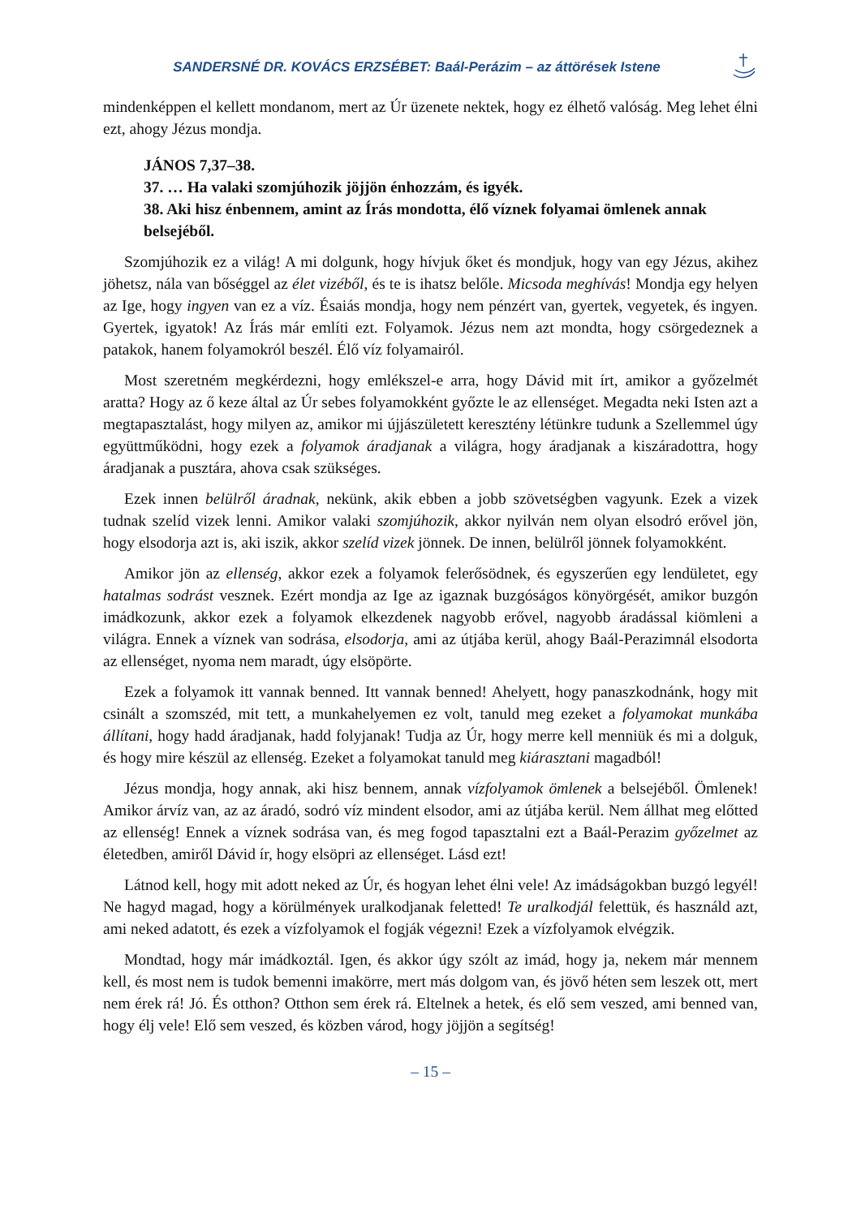SANDERSNÉ DR. KOVÁCS ERZSÉBET: Baál-Perázim – az áttörések Istene
mindenképpen el kellett mondanom, mert az Úr üzenete nektek, hogy ez élhető valóság. Meg lehet élni ezt, ahogy Jézus mondja.
JÁNOS 7,37–38.
37. … Ha valaki szomjúhozik jöjjön énhozzám, és igyék.
38. Aki hisz énbennem, amint az Írás mondotta, élő víznek folyamai ömlenek annak belsejéből.
Szomjúhozik ez a világ! A mi dolgunk, hogy hívjuk őket és mondjuk, hogy van egy Jézus, akihez jöhetsz, nála van bőséggel az élet vizéből, és te is ihatsz belőle. Micsoda meghívás! Mondja egy helyen az Ige, hogy ingyen van ez a víz. Ésaiás mondja, hogy nem pénzért van, gyertek, vegyetek, és ingyen. Gyertek, igyatok! Az Írás már említi ezt. Folyamok. Jézus nem azt mondta, hogy csörgedeznek a patakok, hanem folyamokról beszél. Élő víz folyamairól.
Most szeretném megkérdezni, hogy emlékszel-e arra, hogy Dávid mit írt, amikor a győzelmét aratta? Hogy az ő keze által az Úr sebes folyamokként győzte le az ellenséget. Megadta neki Isten azt a megtapasztalást, hogy milyen az, amikor mi újjászületett keresztény létünkre tudunk a Szellemmel úgy együttműködni, hogy ezek a folyamok áradjanak a világra, hogy áradjanak a kiszáradottra, hogy áradjanak a pusztára, ahova csak szükséges.
Ezek innen belülről áradnak, nekünk, akik ebben a jobb szövetségben vagyunk. Ezek a vizek tudnak szelíd vizek lenni. Amikor valaki szomjúhozik, akkor nyilván nem olyan elsodró erővel jön, hogy elsodorja azt is, aki iszik, akkor szelíd vizek jönnek. De innen, belülről jönnek folyamokként.
Amikor jön az ellenség, akkor ezek a folyamok felerősödnek, és egyszerűen egy lendületet, egy hatalmas sodrást vesznek. Ezért mondja az Ige az igaznak buzgóságos könyörgését, amikor buzgón imádkozunk, akkor ezek a folyamok elkezdenek nagyobb erővel, nagyobb áradással kiömleni a világra. Ennek a víznek van sodrása, elsodorja, ami az útjába kerül, ahogy Baál-Perazimnál elsodorta az ellenséget, nyoma nem maradt, úgy elsöpörte.
Ezek a folyamok itt vannak benned. Itt vannak benned! Ahelyett, hogy panaszkodnánk, hogy mit csinált a szomszéd, mit tett, a munkahelyemen ez volt, tanuld meg ezeket a folyamokat munkába állítani, hogy hadd áradjanak, hadd folyjanak! Tudja az Úr, hogy merre kell menniük és mi a dolguk, és hogy mire készül az ellenség. Ezeket a folyamokat tanuld meg kiárasztani magadból!
Jézus mondja, hogy annak, aki hisz bennem, annak vízfolyamok ömlenek a belsejéből. Ömlenek! Amikor árvíz van, az az áradó, sodró víz mindent elsodor, ami az útjába kerül. Nem állhat meg előtted az ellenség! Ennek a víznek sodrása van, és meg fogod tapasztalni ezt a Baál-Perazim győzelmet az életedben, amiről Dávid ír, hogy elsöpri az ellenséget. Lásd ezt!
Látnod kell, hogy mit adott neked az Úr, és hogyan lehet élni vele! Az imádságokban buzgó legyél! Ne hagyd magad, hogy a körülmények uralkodjanak feletted! Te uralkodjál felettük, és használd azt, ami neked adatott, és ezek a vízfolyamok el fogják végezni! Ezek a vízfolyamok elvégzik.
Mondtad, hogy már imádkoztál. Igen, és akkor úgy szólt az imád, hogy ja, nekem már mennem kell, és most nem is tudok bemenni imakörre, mert más dolgom van, és jövő héten sem leszek ott, mert nem érek rá! Jó. És otthon? Otthon sem érek rá. Eltelnek a hetek, és elő sem veszed, ami benned van, hogy élj vele! Elő sem veszed, és közben várod, hogy jöjjön a segítség!
– 15 –